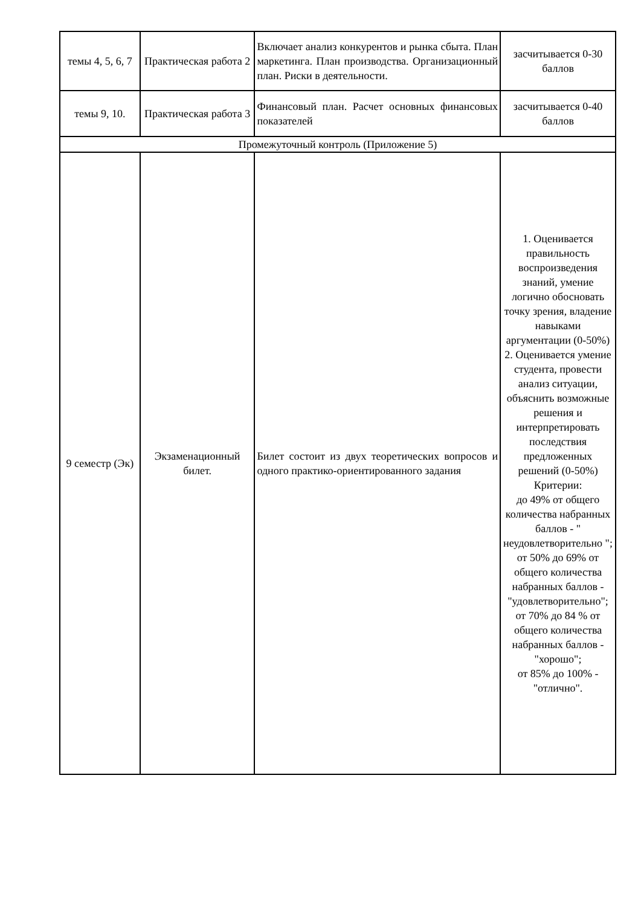| темы 4, 5, 6, 7 | Практическая работа 2 | Включает анализ конкурентов и рынка сбыта. План маркетинга. План производства. Организационный план. Риски в деятельности. | засчитывается 0-30 баллов |
| темы 9, 10. | Практическая работа 3 | Финансовый план. Расчет основных финансовых показателей | засчитывается 0-40 баллов |
| Промежуточный контроль (Приложение 5) | | | |
| 9 семестр (Эк) | Экзаменационный билет. | Билет состоит из двух теоретических вопросов и одного практико-ориентированного задания | 1. Оценивается правильность воспроизведения знаний, умение логично обосновать точку зрения, владение навыками аргументации (0-50%) 2. Оценивается умение студента, провести анализ ситуации, объяснить возможные решения и интерпретировать последствия предложенных решений (0-50%) Критерии: до 49% от общего количества набранных баллов - " неудовлетворительно "; от 50% до 69% от общего количества набранных баллов - "удовлетворительно"; от 70% до 84 % от общего количества набранных баллов - "хорошо"; от 85% до 100% - "отлично". |